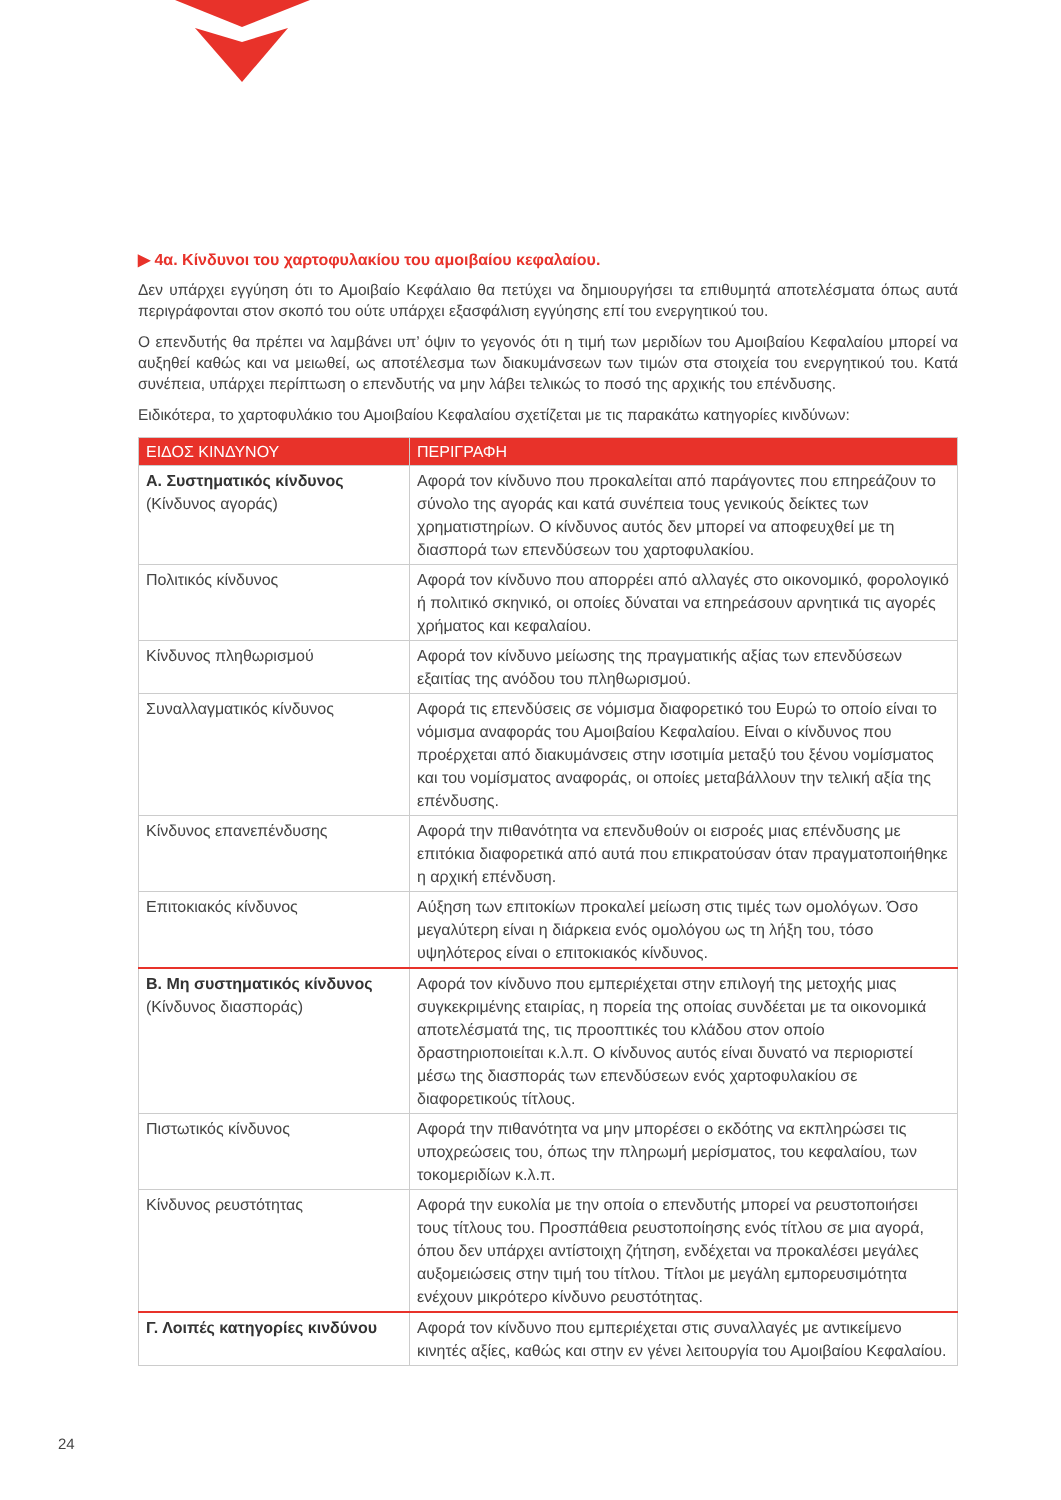▶ 4α. Κίνδυνοι του χαρτοφυλακίου του αμοιβαίου κεφαλαίου.
Δεν υπάρχει εγγύηση ότι το Αμοιβαίο Κεφάλαιο θα πετύχει να δημιουργήσει τα επιθυμητά αποτελέσματα όπως αυτά περιγράφονται στον σκοπό του ούτε υπάρχει εξασφάλιση εγγύησης επί του ενεργητικού του.
Ο επενδυτής θα πρέπει να λαμβάνει υπ’ όψιν το γεγονός ότι η τιμή των μεριδίων του Αμοιβαίου Κεφαλαίου μπορεί να αυξηθεί καθώς και να μειωθεί, ως αποτέλεσμα των διακυμάνσεων των τιμών στα στοιχεία του ενεργητικού του. Κατά συνέπεια, υπάρχει περίπτωση ο επενδυτής να μην λάβει τελικώς το ποσό της αρχικής του επένδυσης.
Ειδικότερα, το χαρτοφυλάκιο του Αμοιβαίου Κεφαλαίου σχετίζεται με τις παρακάτω κατηγορίες κινδύνων:
| ΕΙΔΟΣ ΚΙΝΔΥΝΟΥ | ΠΕΡΙΓΡΑΦΗ |
| --- | --- |
| Α. Συστηματικός κίνδυνος (Κίνδυνος αγοράς) | Αφορά τον κίνδυνο που προκαλείται από παράγοντες που επηρεάζουν το σύνολο της αγοράς και κατά συνέπεια τους γενικούς δείκτες των χρηματιστηρίων. Ο κίνδυνος αυτός δεν μπορεί να αποφευχθεί με τη διασπορά των επενδύσεων του χαρτοφυλακίου. |
| Πολιτικός κίνδυνος | Αφορά τον κίνδυνο που απορρέει από αλλαγές στο οικονομικό, φορολογικό ή πολιτικό σκηνικό, οι οποίες δύναται να επηρεάσουν αρνητικά τις αγορές χρήματος και κεφαλαίου. |
| Κίνδυνος πληθωρισμού | Αφορά τον κίνδυνο μείωσης της πραγματικής αξίας των επενδύσεων εξαιτίας της ανόδου του πληθωρισμού. |
| Συναλλαγματικός κίνδυνος | Αφορά τις επενδύσεις σε νόμισμα διαφορετικό του Ευρώ το οποίο είναι το νόμισμα αναφοράς του Αμοιβαίου Κεφαλαίου. Είναι ο κίνδυνος που προέρχεται από διακυμάνσεις στην ισοτιμία μεταξύ του ξένου νομίσματος και του νομίσματος αναφοράς, οι οποίες μεταβάλλουν την τελική αξία της επένδυσης. |
| Κίνδυνος επανεπένδυσης | Αφορά την πιθανότητα να επενδυθούν οι εισροές μιας επένδυσης με επιτόκια διαφορετικά από αυτά που επικρατούσαν όταν πραγματοποιήθηκε η αρχική επένδυση. |
| Επιτοκιακός κίνδυνος | Αύξηση των επιτοκίων προκαλεί μείωση στις τιμές των ομολόγων. Όσο μεγαλύτερη είναι η διάρκεια ενός ομολόγου ως τη λήξη του, τόσο υψηλότερος είναι ο επιτοκιακός κίνδυνος. |
| Β. Μη συστηματικός κίνδυνος (Κίνδυνος διασποράς) | Αφορά τον κίνδυνο που εμπεριέχεται στην επιλογή της μετοχής μιας συγκεκριμένης εταιρίας, η πορεία της οποίας συνδέεται με τα οικονομικά αποτελέσματά της, τις προοπτικές του κλάδου στον οποίο δραστηριοποιείται κ.λ.π. Ο κίνδυνος αυτός είναι δυνατό να περιοριστεί μέσω της διασποράς των επενδύσεων ενός χαρτοφυλακίου σε διαφορετικούς τίτλους. |
| Πιστωτικός κίνδυνος | Αφορά την πιθανότητα να μην μπορέσει ο εκδότης να εκπληρώσει τις υποχρεώσεις του, όπως την πληρωμή μερίσματος, του κεφαλαίου, των τοκομεριδίων κ.λ.π. |
| Κίνδυνος ρευστότητας | Αφορά την ευκολία με την οποία ο επενδυτής μπορεί να ρευστοποιήσει τους τίτλους του. Προσπάθεια ρευστοποίησης ενός τίτλου σε μια αγορά, όπου δεν υπάρχει αντίστοιχη ζήτηση, ενδέχεται να προκαλέσει μεγάλες αυξομειώσεις στην τιμή του τίτλου. Τίτλοι με μεγάλη εμπορευσιμότητα ενέχουν μικρότερο κίνδυνο ρευστότητας. |
| Γ. Λοιπές κατηγορίες κινδύνου | Αφορά τον κίνδυνο που εμπεριέχεται στις συναλλαγές με αντικείμενο κινητές αξίες, καθώς και στην εν γένει λειτουργία του Αμοιβαίου Κεφαλαίου. |
24